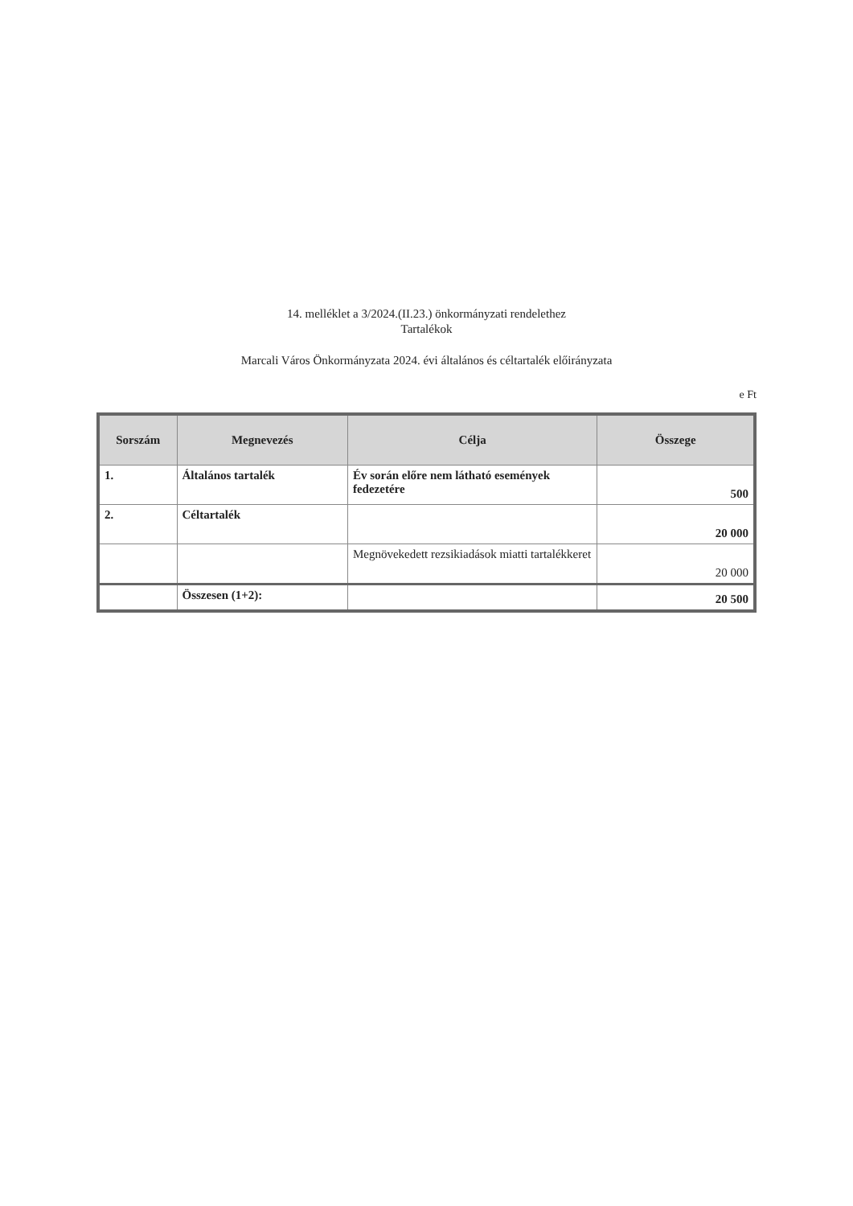14. melléklet a 3/2024.(II.23.) önkormányzati rendelethez
Tartalékok
Marcali Város Önkormányzata 2024. évi általános és céltartalék előirányzata
e Ft
| Sorszám | Megnevezés | Célja | Összege |
| --- | --- | --- | --- |
| 1. | Általános tartalék | Év során előre nem látható események fedezetére | 500 |
| 2. | Céltartalék | | 20 000 |
| | | Megnövekedett rezsikiadások miatti tartalékkeret | 20 000 |
| | Összesen (1+2): | | 20 500 |